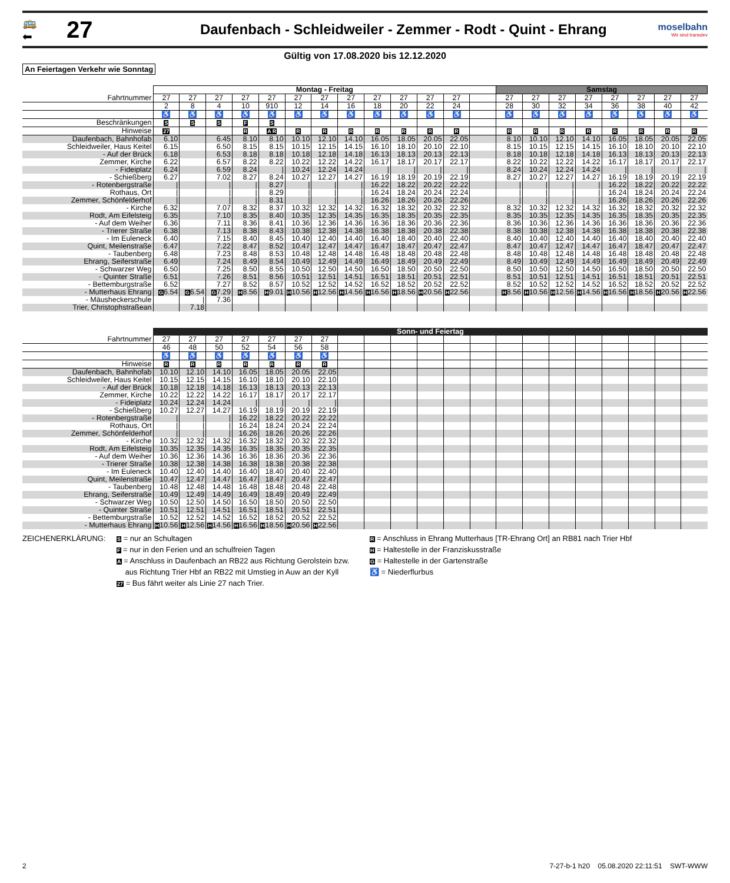🚌
⬅
27
Daufenbach - Schleidweiler - Zemmer - Rodt - Quint - Ehrang
moselbahn
Wir sind transdev
Gültig von 17.08.2020 bis 12.12.2020
An Feiertagen Verkehr wie Sonntag
| | Montag - Freitag | | | | | | | | | | | | | Samstag | | | | | | | |
| --- | --- | --- | --- | --- | --- | --- | --- | --- | --- | --- | --- | --- | --- | --- | --- | --- | --- | --- | --- | --- | --- |
| Fahrtnummer | 27 | 27 | 27 | 27 | 27 | 27 | 27 | 27 | 27 | 27 | 27 | 27 | | 27 | 27 | 27 | 27 | 27 | 27 | 27 | 27 |
| | 2 | 8 | 4 | 10 | 910 | 12 | 14 | 16 | 18 | 20 | 22 | 24 | | 28 | 30 | 32 | 34 | 36 | 38 | 40 | 42 |
| | ♿ | ♿ | ♿ | ♿ | ♿ | ♿ | ♿ | ♿ | ♿ | ♿ | ♿ | ♿ | | ♿ | ♿ | ♿ | ♿ | ♿ | ♿ | ♿ | ♿ |
| Beschränkungen | S | S | S | F | S | | | | | | | | | | | | | | | | |
| Hinweise | 27 | | | R | A R | R | R | R | R | R | R | R | | R | R | R | R | R | R | R | R |
| Daufenbach, Bahnhof ab | 6.10 | | 6.45 | 8.10 | 8.10 | 10.10 | 12.10 | 14.10 | 16.05 | 18.05 | 20.05 | 22.05 | | 8.10 | 10.10 | 12.10 | 14.10 | 16.05 | 18.05 | 20.05 | 22.05 |
| Schleidweiler, Haus Keitel | 6.15 | | 6.50 | 8.15 | 8.15 | 10.15 | 12.15 | 14.15 | 16.10 | 18.10 | 20.10 | 22.10 | | 8.15 | 10.15 | 12.15 | 14.15 | 16.10 | 18.10 | 20.10 | 22.10 |
| - Auf der Brück | 6.18 | | 6.53 | 8.18 | 8.18 | 10.18 | 12.18 | 14.18 | 16.13 | 18.13 | 20.13 | 22.13 | | 8.18 | 10.18 | 12.18 | 14.18 | 16.13 | 18.13 | 20.13 | 22.13 |
| Zemmer, Kirche | 6.22 | | 6.57 | 8.22 | 8.22 | 10.22 | 12.22 | 14.22 | 16.17 | 18.17 | 20.17 | 22.17 | | 8.22 | 10.22 | 12.22 | 14.22 | 16.17 | 18.17 | 20.17 | 22.17 |
| - Fideiplatz | 6.24 | | 6.59 | 8.24 | / | 10.24 | 12.24 | 14.24 | / | / | / | / | | 8.24 | 10.24 | 12.24 | 14.24 | / | / | / | / |
| - Schießberg | 6.27 | | 7.02 | 8.27 | 8.24 | 10.27 | 12.27 | 14.27 | 16.19 | 18.19 | 20.19 | 22.19 | | 8.27 | 10.27 | 12.27 | 14.27 | 16.19 | 18.19 | 20.19 | 22.19 |
| - Rotenbergstraße | / | | / | / | 8.27 | / | / | / | 16.22 | 18.22 | 20.22 | 22.22 | | / | / | / | / | 16.22 | 18.22 | 20.22 | 22.22 |
| Rothaus, Ort | / | | / | / | 8.29 | / | / | / | 16.24 | 18.24 | 20.24 | 22.24 | | / | / | / | / | 16.24 | 18.24 | 20.24 | 22.24 |
| Zemmer, Schönfelderhof | / | | / | / | 8.31 | / | / | / | 16.26 | 18.26 | 20.26 | 22.26 | | / | / | / | / | 16.26 | 18.26 | 20.26 | 22.26 |
| - Kirche | 6.32 | | 7.07 | 8.32 | 8.37 | 10.32 | 12.32 | 14.32 | 16.32 | 18.32 | 20.32 | 22.32 | | 8.32 | 10.32 | 12.32 | 14.32 | 16.32 | 18.32 | 20.32 | 22.32 |
| Rodt, Am Eifelsteig | 6.35 | | 7.10 | 8.35 | 8.40 | 10.35 | 12.35 | 14.35 | 16.35 | 18.35 | 20.35 | 22.35 | | 8.35 | 10.35 | 12.35 | 14.35 | 16.35 | 18.35 | 20.35 | 22.35 |
| - Auf dem Weiher | 6.36 | | 7.11 | 8.36 | 8.41 | 10.36 | 12.36 | 14.36 | 16.36 | 18.36 | 20.36 | 22.36 | | 8.36 | 10.36 | 12.36 | 14.36 | 16.36 | 18.36 | 20.36 | 22.36 |
| - Trierer Straße | 6.38 | | 7.13 | 8.38 | 8.43 | 10.38 | 12.38 | 14.38 | 16.38 | 18.38 | 20.38 | 22.38 | | 8.38 | 10.38 | 12.38 | 14.38 | 16.38 | 18.38 | 20.38 | 22.38 |
| - Im Euleneck | 6.40 | | 7.15 | 8.40 | 8.45 | 10.40 | 12.40 | 14.40 | 16.40 | 18.40 | 20.40 | 22.40 | | 8.40 | 10.40 | 12.40 | 14.40 | 16.40 | 18.40 | 20.40 | 22.40 |
| Quint, Meilenstraße | 6.47 | | 7.22 | 8.47 | 8.52 | 10.47 | 12.47 | 14.47 | 16.47 | 18.47 | 20.47 | 22.47 | | 8.47 | 10.47 | 12.47 | 14.47 | 16.47 | 18.47 | 20.47 | 22.47 |
| - Taubenberg | 6.48 | | 7.23 | 8.48 | 8.53 | 10.48 | 12.48 | 14.48 | 16.48 | 18.48 | 20.48 | 22.48 | | 8.48 | 10.48 | 12.48 | 14.48 | 16.48 | 18.48 | 20.48 | 22.48 |
| Ehrang, Seiferstraße | 6.49 | | 7.24 | 8.49 | 8.54 | 10.49 | 12.49 | 14.49 | 16.49 | 18.49 | 20.49 | 22.49 | | 8.49 | 10.49 | 12.49 | 14.49 | 16.49 | 18.49 | 20.49 | 22.49 |
| - Schwarzer Weg | 6.50 | | 7.25 | 8.50 | 8.55 | 10.50 | 12.50 | 14.50 | 16.50 | 18.50 | 20.50 | 22.50 | | 8.50 | 10.50 | 12.50 | 14.50 | 16.50 | 18.50 | 20.50 | 22.50 |
| - Quinter Straße | 6.51 | | 7.26 | 8.51 | 8.56 | 10.51 | 12.51 | 14.51 | 16.51 | 18.51 | 20.51 | 22.51 | | 8.51 | 10.51 | 12.51 | 14.51 | 16.51 | 18.51 | 20.51 | 22.51 |
| - Bettemburgstraße | 6.52 | | 7.27 | 8.52 | 8.57 | 10.52 | 12.52 | 14.52 | 16.52 | 18.52 | 20.52 | 22.52 | | 8.52 | 10.52 | 12.52 | 14.52 | 16.52 | 18.52 | 20.52 | 22.52 |
| - Mutterhaus Ehrang | G 6.54 | G 6.54 | G 7.29 | H 8.56 | H 9.01 | H 10.56 | H 12.56 | H 14.56 | H 16.56 | H 18.56 | H 20.56 | H 22.56 | | H 8.56 | H 10.56 | H 12.56 | H 14.56 | H 16.56 | H 18.56 | H 20.56 | H 22.56 |
| - Mäusheckerschule | | / | 7.36 | | | | | | | | | | | | | | | | | | |
| Trier, Christophstraße an | | 7.18 | | | | | | | | | | | | | | | | | | | |
| | Sonn- und Feiertag | | | | | | | | | | | | | | | | | | | | |
| --- | --- | --- | --- | --- | --- | --- | --- | --- | --- | --- | --- | --- | --- | --- | --- | --- | --- | --- | --- | --- | --- |
| Fahrtnummer | 27 | 27 | 27 | 27 | 27 | 27 | 27 | | | | | | | | | | | | | | |
| | 46 | 48 | 50 | 52 | 54 | 56 | 58 | | | | | | | | | | | | | | |
| | ♿ | ♿ | ♿ | ♿ | ♿ | ♿ | ♿ | | | | | | | | | | | | | | |
| Hinweise | R | R | R | R | R | R | R | | | | | | | | | | | | | | |
| Daufenbach, Bahnhof ab | 10.10 | 12.10 | 14.10 | 16.05 | 18.05 | 20.05 | 22.05 | | | | | | | | | | | | | | |
| Schleidweiler, Haus Keitel | 10.15 | 12.15 | 14.15 | 16.10 | 18.10 | 20.10 | 22.10 | | | | | | | | | | | | | | |
| - Auf der Brück | 10.18 | 12.18 | 14.18 | 16.13 | 18.13 | 20.13 | 22.13 | | | | | | | | | | | | | | |
| Zemmer, Kirche | 10.22 | 12.22 | 14.22 | 16.17 | 18.17 | 20.17 | 22.17 | | | | | | | | | | | | | | |
| - Fideiplatz | 10.24 | 12.24 | 14.24 | / | / | / | / | | | | | | | | | | | | | | |
| - Schießberg | 10.27 | 12.27 | 14.27 | 16.19 | 18.19 | 20.19 | 22.19 | | | | | | | | | | | | | | |
| - Rotenbergstraße | / | / | / | 16.22 | 18.22 | 20.22 | 22.22 | | | | | | | | | | | | | | |
| Rothaus, Ort | / | / | / | 16.24 | 18.24 | 20.24 | 22.24 | | | | | | | | | | | | | | |
| Zemmer, Schönfelderhof | / | / | / | 16.26 | 18.26 | 20.26 | 22.26 | | | | | | | | | | | | | | |
| - Kirche | 10.32 | 12.32 | 14.32 | 16.32 | 18.32 | 20.32 | 22.32 | | | | | | | | | | | | | | |
| Rodt, Am Eifelsteig | 10.35 | 12.35 | 14.35 | 16.35 | 18.35 | 20.35 | 22.35 | | | | | | | | | | | | | | |
| - Auf dem Weiher | 10.36 | 12.36 | 14.36 | 16.36 | 18.36 | 20.36 | 22.36 | | | | | | | | | | | | | | |
| - Trierer Straße | 10.38 | 12.38 | 14.38 | 16.38 | 18.38 | 20.38 | 22.38 | | | | | | | | | | | | | | |
| - Im Euleneck | 10.40 | 12.40 | 14.40 | 16.40 | 18.40 | 20.40 | 22.40 | | | | | | | | | | | | | | |
| Quint, Meilenstraße | 10.47 | 12.47 | 14.47 | 16.47 | 18.47 | 20.47 | 22.47 | | | | | | | | | | | | | | |
| - Taubenberg | 10.48 | 12.48 | 14.48 | 16.48 | 18.48 | 20.48 | 22.48 | | | | | | | | | | | | | | |
| Ehrang, Seiferstraße | 10.49 | 12.49 | 14.49 | 16.49 | 18.49 | 20.49 | 22.49 | | | | | | | | | | | | | | |
| - Schwarzer Weg | 10.50 | 12.50 | 14.50 | 16.50 | 18.50 | 20.50 | 22.50 | | | | | | | | | | | | | | |
| - Quinter Straße | 10.51 | 12.51 | 14.51 | 16.51 | 18.51 | 20.51 | 22.51 | | | | | | | | | | | | | | |
| - Bettemburgstraße | 10.52 | 12.52 | 14.52 | 16.52 | 18.52 | 20.52 | 22.52 | | | | | | | | | | | | | | |
| - Mutterhaus Ehrang | H 10.56 | H 12.56 | H 14.56 | H 16.56 | H 18.56 | H 20.56 | H 22.56 | | | | | | | | | | | | | | |
ZEICHENERKLÄRUNG:
S = nur an Schultagen
F = nur in den Ferien und an schulfreien Tagen
A = Anschluss in Daufenbach an RB22 aus Richtung Gerolstein bzw.
aus Richtung Trier Hbf an RB22 mit Umstieg in Auw an der Kyll
27 = Bus fährt weiter als Linie 27 nach Trier.
R = Anschluss in Ehrang Mutterhaus [TR-Ehrang Ort] an RB81 nach Trier Hbf
H = Haltestelle in der Franziskusstraße
G = Haltestelle in der Gartenstraße
♿ = Niederflurbus
2 7-27-b-1 h20 05.08.2020 22:11:51 SWT-WWW